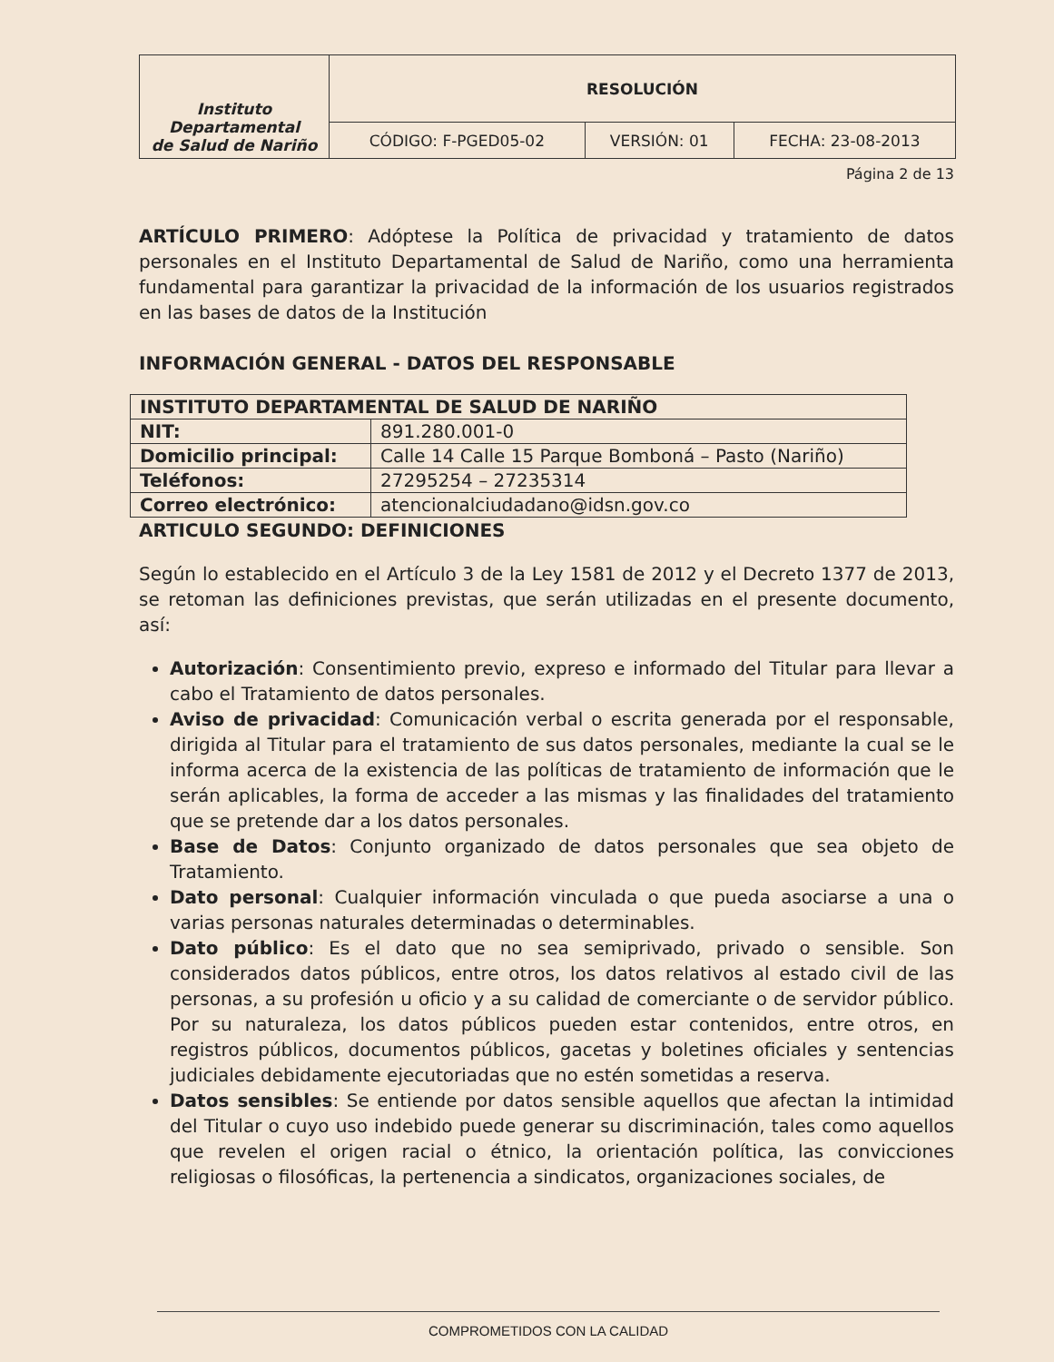| Instituto Departamental de Salud de Nariño | RESOLUCIÓN | | |
| | CÓDIGO: F-PGED05-02 | VERSIÓN: 01 | FECHA: 23-08-2013 |
Página 2 de 13
ARTÍCULO PRIMERO: Adóptese la Política de privacidad y tratamiento de datos personales en el Instituto Departamental de Salud de Nariño, como una herramienta fundamental para garantizar la privacidad de la información de los usuarios registrados en las bases de datos de la Institución
INFORMACIÓN GENERAL - DATOS DEL RESPONSABLE
| INSTITUTO DEPARTAMENTAL DE SALUD DE NARIÑO | |
| NIT: | 891.280.001-0 |
| Domicilio principal: | Calle 14 Calle 15 Parque Bomboná – Pasto (Nariño) |
| Teléfonos: | 27295254 – 27235314 |
| Correo electrónico: | atencionalciudadano@idsn.gov.co |
ARTICULO SEGUNDO: DEFINICIONES
Según lo establecido en el Artículo 3 de la Ley 1581 de 2012 y el Decreto 1377 de 2013, se retoman las definiciones previstas, que serán utilizadas en el presente documento, así:
Autorización: Consentimiento previo, expreso e informado del Titular para llevar a cabo el Tratamiento de datos personales.
Aviso de privacidad: Comunicación verbal o escrita generada por el responsable, dirigida al Titular para el tratamiento de sus datos personales, mediante la cual se le informa acerca de la existencia de las políticas de tratamiento de información que le serán aplicables, la forma de acceder a las mismas y las finalidades del tratamiento que se pretende dar a los datos personales.
Base de Datos: Conjunto organizado de datos personales que sea objeto de Tratamiento.
Dato personal: Cualquier información vinculada o que pueda asociarse a una o varias personas naturales determinadas o determinables.
Dato público: Es el dato que no sea semiprivado, privado o sensible. Son considerados datos públicos, entre otros, los datos relativos al estado civil de las personas, a su profesión u oficio y a su calidad de comerciante o de servidor público. Por su naturaleza, los datos públicos pueden estar contenidos, entre otros, en registros públicos, documentos públicos, gacetas y boletines oficiales y sentencias judiciales debidamente ejecutoriadas que no estén sometidas a reserva.
Datos sensibles: Se entiende por datos sensible aquellos que afectan la intimidad del Titular o cuyo uso indebido puede generar su discriminación, tales como aquellos que revelen el origen racial o étnico, la orientación política, las convicciones religiosas o filosóficas, la pertenencia a sindicatos, organizaciones sociales, de
COMPROMETIDOS CON LA CALIDAD